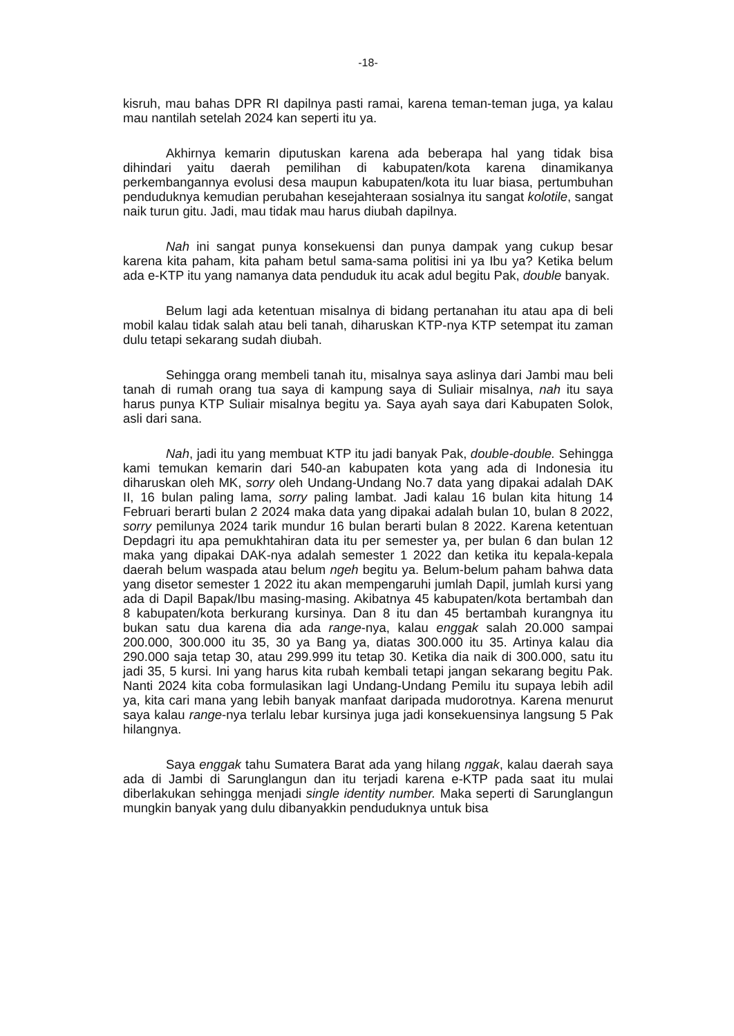-18-
kisruh, mau bahas DPR RI dapilnya pasti ramai, karena teman-teman juga, ya kalau mau nantilah setelah 2024 kan seperti itu ya.
Akhirnya kemarin diputuskan karena ada beberapa hal yang tidak bisa dihindari yaitu daerah pemilihan di kabupaten/kota karena dinamikanya perkembangannya evolusi desa maupun kabupaten/kota itu luar biasa, pertumbuhan penduduknya kemudian perubahan kesejahteraan sosialnya itu sangat kolotile, sangat naik turun gitu. Jadi, mau tidak mau harus diubah dapilnya.
Nah ini sangat punya konsekuensi dan punya dampak yang cukup besar karena kita paham, kita paham betul sama-sama politisi ini ya Ibu ya? Ketika belum ada e-KTP itu yang namanya data penduduk itu acak adul begitu Pak, double banyak.
Belum lagi ada ketentuan misalnya di bidang pertanahan itu atau apa di beli mobil kalau tidak salah atau beli tanah, diharuskan KTP-nya KTP setempat itu zaman dulu tetapi sekarang sudah diubah.
Sehingga orang membeli tanah itu, misalnya saya aslinya dari Jambi mau beli tanah di rumah orang tua saya di kampung saya di Suliair misalnya, nah itu saya harus punya KTP Suliair misalnya begitu ya. Saya ayah saya dari Kabupaten Solok, asli dari sana.
Nah, jadi itu yang membuat KTP itu jadi banyak Pak, double-double. Sehingga kami temukan kemarin dari 540-an kabupaten kota yang ada di Indonesia itu diharuskan oleh MK, sorry oleh Undang-Undang No.7 data yang dipakai adalah DAK II, 16 bulan paling lama, sorry paling lambat. Jadi kalau 16 bulan kita hitung 14 Februari berarti bulan 2 2024 maka data yang dipakai adalah bulan 10, bulan 8 2022, sorry pemilunya 2024 tarik mundur 16 bulan berarti bulan 8 2022. Karena ketentuan Depdagri itu apa pemukhtahiran data itu per semester ya, per bulan 6 dan bulan 12 maka yang dipakai DAK-nya adalah semester 1 2022 dan ketika itu kepala-kepala daerah belum waspada atau belum ngeh begitu ya. Belum-belum paham bahwa data yang disetor semester 1 2022 itu akan mempengaruhi jumlah Dapil, jumlah kursi yang ada di Dapil Bapak/Ibu masing-masing. Akibatnya 45 kabupaten/kota bertambah dan 8 kabupaten/kota berkurang kursinya. Dan 8 itu dan 45 bertambah kurangnya itu bukan satu dua karena dia ada range-nya, kalau enggak salah 20.000 sampai 200.000, 300.000 itu 35, 30 ya Bang ya, diatas 300.000 itu 35. Artinya kalau dia 290.000 saja tetap 30, atau 299.999 itu tetap 30. Ketika dia naik di 300.000, satu itu jadi 35, 5 kursi. Ini yang harus kita rubah kembali tetapi jangan sekarang begitu Pak. Nanti 2024 kita coba formulasikan lagi Undang-Undang Pemilu itu supaya lebih adil ya, kita cari mana yang lebih banyak manfaat daripada mudorotnya. Karena menurut saya kalau range-nya terlalu lebar kursinya juga jadi konsekuensinya langsung 5 Pak hilangnya.
Saya enggak tahu Sumatera Barat ada yang hilang nggak, kalau daerah saya ada di Jambi di Sarunglangun dan itu terjadi karena e-KTP pada saat itu mulai diberlakukan sehingga menjadi single identity number. Maka seperti di Sarunglangun mungkin banyak yang dulu dibanyakkin penduduknya untuk bisa